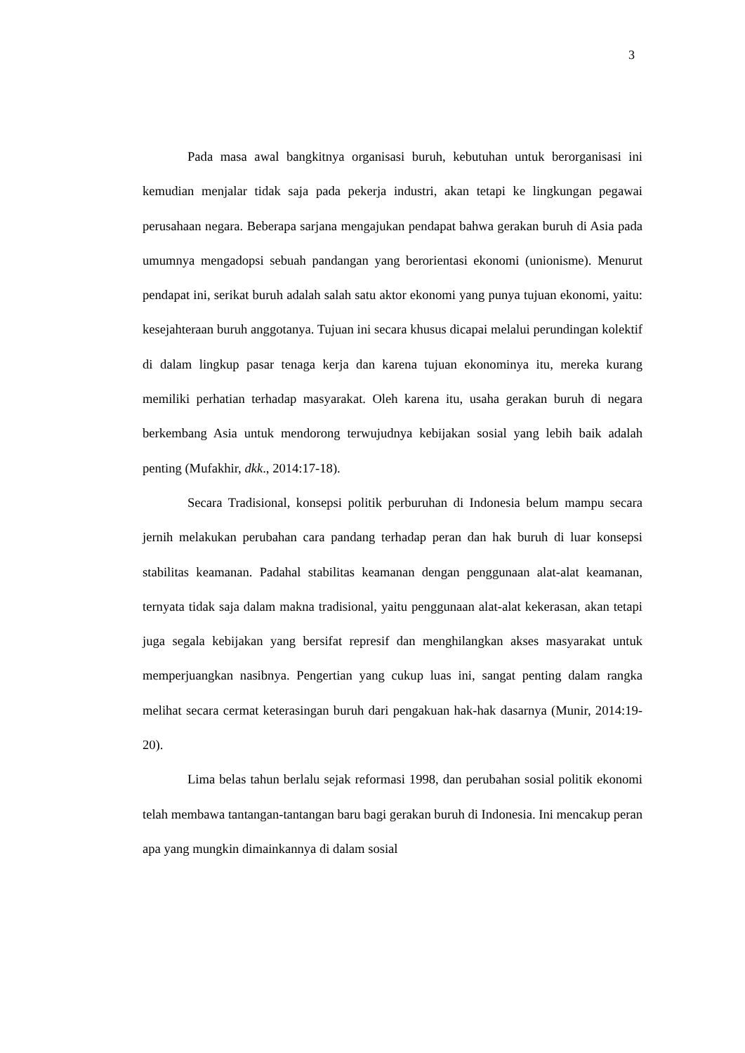3
Pada masa awal bangkitnya organisasi buruh, kebutuhan untuk berorganisasi ini kemudian menjalar tidak saja pada pekerja industri, akan tetapi ke lingkungan pegawai perusahaan negara. Beberapa sarjana mengajukan pendapat bahwa gerakan buruh di Asia pada umumnya mengadopsi sebuah pandangan yang berorientasi ekonomi (unionisme). Menurut pendapat ini, serikat buruh adalah salah satu aktor ekonomi yang punya tujuan ekonomi, yaitu: kesejahteraan buruh anggotanya. Tujuan ini secara khusus dicapai melalui perundingan kolektif di dalam lingkup pasar tenaga kerja dan karena tujuan ekonominya itu, mereka kurang memiliki perhatian terhadap masyarakat. Oleh karena itu, usaha gerakan buruh di negara berkembang Asia untuk mendorong terwujudnya kebijakan sosial yang lebih baik adalah penting (Mufakhir, dkk., 2014:17-18).
Secara Tradisional, konsepsi politik perburuhan di Indonesia belum mampu secara jernih melakukan perubahan cara pandang terhadap peran dan hak buruh di luar konsepsi stabilitas keamanan. Padahal stabilitas keamanan dengan penggunaan alat-alat keamanan, ternyata tidak saja dalam makna tradisional, yaitu penggunaan alat-alat kekerasan, akan tetapi juga segala kebijakan yang bersifat represif dan menghilangkan akses masyarakat untuk memperjuangkan nasibnya. Pengertian yang cukup luas ini, sangat penting dalam rangka melihat secara cermat keterasingan buruh dari pengakuan hak-hak dasarnya (Munir, 2014:19-20).
Lima belas tahun berlalu sejak reformasi 1998, dan perubahan sosial politik ekonomi telah membawa tantangan-tantangan baru bagi gerakan buruh di Indonesia. Ini mencakup peran apa yang mungkin dimainkannya di dalam sosial